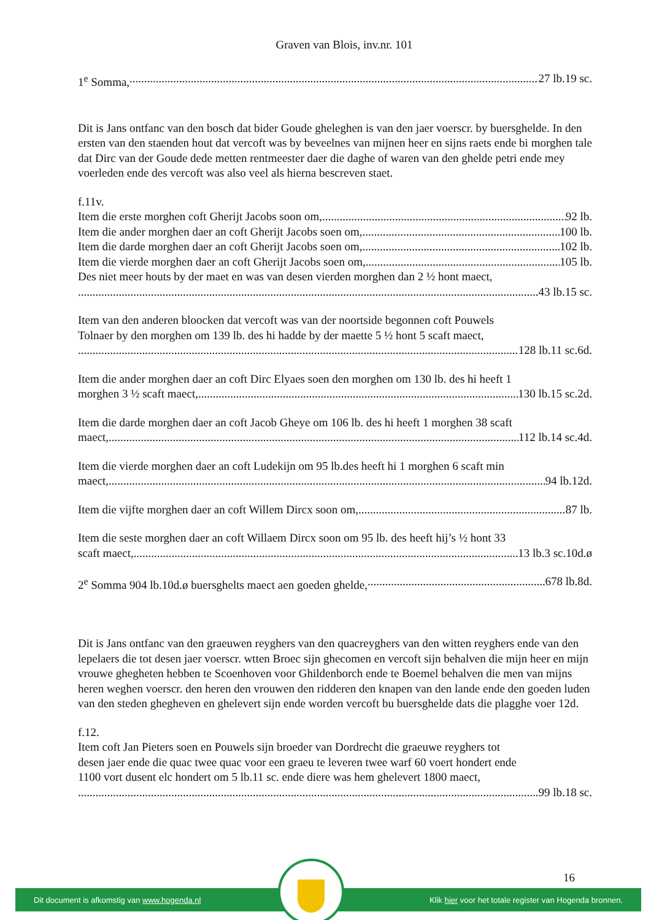Graven van Blois, inv.nr. 101
1<sup>e</sup> Somma, 27 lb.19 sc.
Dit is Jans ontfanc van den bosch dat bider Goude gheleghen is van den jaer voerscr. by buersghelde. In den ersten van den staenden hout dat vercoft was by beveelnes van mijnen heer en sijns raets ende bi morghen tale dat Dirc van der Goude dede metten rentmeester daer die daghe of waren van den ghelde petri ende mey voerleden ende des vercoft was also veel als hierna bescreven staet.
f.11v.
Item die erste morghen coft Gherijt Jacobs soon om, 92 lb.
Item die ander morghen daer an coft Gherijt Jacobs soen om, 100 lb.
Item die darde morghen daer an coft Gherijt Jacobs soen om, 102 lb.
Item die vierde morghen daer an coft Gherijt Jacobs soen om, 105 lb.
Des niet meer houts by der maet en was van desen vierden morghen dan 2 ½ hont maect,
43 lb.15 sc.
Item van den anderen bloocken dat vercoft was van der noortside begonnen coft Pouwels
Tolnaer by den morghen om 139 lb. des hi hadde by der maette 5 ½ hont 5 scaft maect,
128 lb.11 sc.6d.
Item die ander morghen daer an coft Dirc Elyaes soen den morghen om 130 lb. des hi heeft 1
morghen 3 ½ scaft maect, 130 lb.15 sc.2d.
Item die darde morghen daer an coft Jacob Gheye om 106 lb. des hi heeft 1 morghen 38 scaft
maect, 112 lb.14 sc.4d.
Item die vierde morghen daer an coft Ludekijn om 95 lb.des heeft hi 1 morghen 6 scaft min
maect, 94 lb.12d.
Item die vijfte morghen daer an coft Willem Dircx soon om, 87 lb.
Item die seste morghen daer an coft Willaem Dircx soon om 95 lb. des heeft hij’s ½ hont 33
scaft maect, 13 lb.3 sc.10d.ø
2<sup>e</sup> Somma 904 lb.10d.ø buersghelts maect aen goeden ghelde, 678 lb.8d.
Dit is Jans ontfanc van den graeuwen reyghers van den quacreyghers van den witten reyghers ende van den lepelaers die tot desen jaer voerscr. wtten Broec sijn ghecomen en vercoft sijn behalven die mijn heer en mijn vrouwe ghegheten hebben te Scoenhoven voor Ghildenborch ende te Boemel behalven die men van mijns heren weghen voerscr. den heren den vrouwen den ridderen den knapen van den lande ende den goeden luden van den steden ghegheven en ghelevert sijn ende worden vercoft bu buersghelde dats die plagghe voer 12d.
f.12.
Item coft Jan Pieters soen en Pouwels sijn broeder van Dordrecht die graeuwe reyghers tot
desen jaer ende die quac twee quac voor een graeu te leveren twee warf 60 voert hondert ende
1100 vort dusent elc hondert om 5 lb.11 sc. ende diere was hem ghelevert 1800 maect,
99 lb.18 sc.
16
Dit document is afkomstig van www.hogenda.nl Klik hier voor het totale register van Hogenda bronnen.